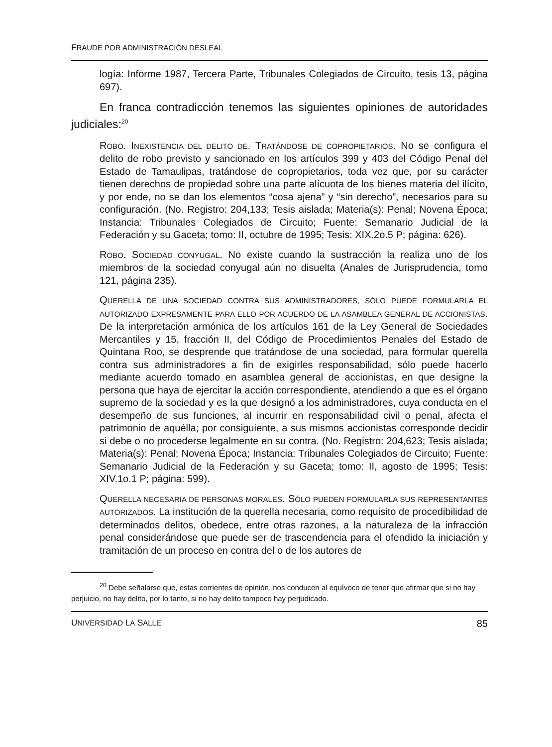FRAUDE POR ADMINISTRACIÓN DESLEAL
logía: Informe 1987, Tercera Parte, Tribunales Colegiados de Circuito, tesis 13, página 697).
En franca contradicción tenemos las siguientes opiniones de autoridades judiciales:<sup>20</sup>
ROBO. INEXISTENCIA DEL DELITO DE. TRATÁNDOSE DE COPROPIETARIOS. No se configura el delito de robo previsto y sancionado en los artículos 399 y 403 del Código Penal del Estado de Tamaulipas, tratándose de copropietarios, toda vez que, por su carácter tienen derechos de propiedad sobre una parte alícuota de los bienes materia del ilícito, y por ende, no se dan los elementos “cosa ajena” y “sin derecho”, necesarios para su configuración. (No. Registro: 204,133; Tesis aislada; Materia(s): Penal; Novena Época; Instancia: Tribunales Colegiados de Circuito; Fuente: Semanario Judicial de la Federación y su Gaceta; tomo: II, octubre de 1995; Tesis: XIX.2o.5 P; página: 626).
ROBO. SOCIEDAD CONYUGAL. No existe cuando la sustracción la realiza uno de los miembros de la sociedad conyugal aún no disuelta (Anales de Jurisprudencia, tomo 121, página 235).
QUERELLA DE UNA SOCIEDAD CONTRA SUS ADMINISTRADORES, SÓLO PUEDE FORMULARLA EL AUTORIZADO EXPRESAMENTE PARA ELLO POR ACUERDO DE LA ASAMBLEA GENERAL DE ACCIONISTAS. De la interpretación armónica de los artículos 161 de la Ley General de Sociedades Mercantiles y 15, fracción II, del Código de Procedimientos Penales del Estado de Quintana Roo, se desprende que tratándose de una sociedad, para formular querella contra sus administradores a fin de exigirles responsabilidad, sólo puede hacerlo mediante acuerdo tomado en asamblea general de accionistas, en que designe la persona que haya de ejercitar la acción correspondiente, atendiendo a que es el órgano supremo de la sociedad y es la que designó a los administradores, cuya conducta en el desempeño de sus funciones, al incurrir en responsabilidad civil o penal, afecta el patrimonio de aquélla; por consiguiente, a sus mismos accionistas corresponde decidir si debe o no procederse legalmente en su contra. (No. Registro: 204,623; Tesis aislada; Materia(s): Penal; Novena Época; Instancia: Tribunales Colegiados de Circuito; Fuente: Semanario Judicial de la Federación y su Gaceta; tomo: II, agosto de 1995; Tesis: XIV.1o.1 P; página: 599).
QUERELLA NECESARIA DE PERSONAS MORALES. SÓLO PUEDEN FORMULARLA SUS REPRESENTANTES AUTORIZADOS. La institución de la querella necesaria, como requisito de procedibilidad de determinados delitos, obedece, entre otras razones, a la naturaleza de la infracción penal considerándose que puede ser de trascendencia para el ofendido la iniciación y tramitación de un proceso en contra del o de los autores de
<sup>20</sup> Debe señalarse que, estas corrientes de opinión, nos conducen al equívoco de tener que afirmar que si no hay perjuicio, no hay delito, por lo tanto, si no hay delito tampoco hay perjudicado.
UNIVERSIDAD LA SALLE 85